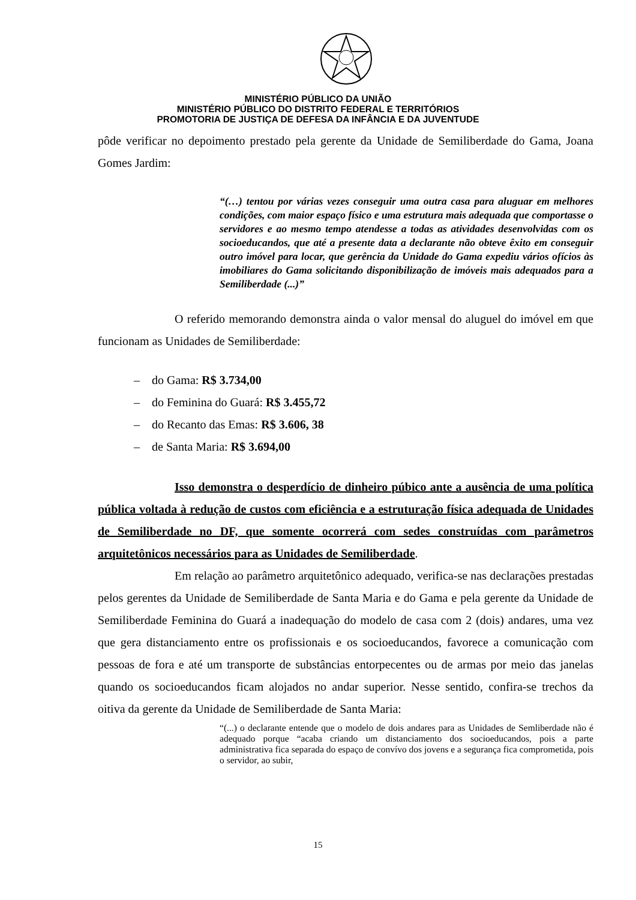MINISTÉRIO PÚBLICO DA UNIÃO
MINISTÉRIO PÚBLICO DO DISTRITO FEDERAL E TERRITÓRIOS
PROMOTORIA DE JUSTIÇA DE DEFESA DA INFÂNCIA E DA JUVENTUDE
pôde verificar no depoimento prestado pela gerente da Unidade de Semiliberdade do Gama, Joana Gomes Jardim:
“(…) tentou por várias vezes conseguir uma outra casa para aluguar em melhores condições, com maior espaço físico e uma estrutura mais adequada que comportasse o servidores e ao mesmo tempo atendesse a todas as atividades desenvolvidas com os socioeducandos, que até a presente data a declarante não obteve êxito em conseguir outro imóvel para locar, que gerência da Unidade do Gama expediu vários ofícios às imobiliares do Gama solicitando disponibilização de imóveis mais adequados para a Semiliberdade (...)”
O referido memorando demonstra ainda o valor mensal do aluguel do imóvel em que funcionam as Unidades de Semiliberdade:
– do Gama: R$ 3.734,00
– do Feminina do Guará: R$ 3.455,72
– do Recanto das Emas: R$ 3.606, 38
– de Santa Maria: R$ 3.694,00
Isso demonstra o desperdício de dinheiro púbico ante a ausência de uma política pública voltada à redução de custos com eficiência e a estruturação física adequada de Unidades de Semiliberdade no DF, que somente ocorrerá com sedes construídas com parâmetros arquitetônicos necessários para as Unidades de Semiliberdade.
Em relação ao parâmetro arquitetônico adequado, verifica-se nas declarações prestadas pelos gerentes da Unidade de Semiliberdade de Santa Maria e do Gama e pela gerente da Unidade de Semiliberdade Feminina do Guará a inadequação do modelo de casa com 2 (dois) andares, uma vez que gera distanciamento entre os profissionais e os socioeducandos, favorece a comunicação com pessoas de fora e até um transporte de substâncias entorpecentes ou de armas por meio das janelas quando os socioeducandos ficam alojados no andar superior. Nesse sentido, confira-se trechos da oitiva da gerente da Unidade de Semiliberdade de Santa Maria:
“(...) o declarante entende que o modelo de dois andares para as Unidades de Semliberdade não é adequado porque “acaba criando um distanciamento dos socioeducandos, pois a parte administrativa fica separada do espaço de convívo dos jovens e a segurança fica comprometida, pois o servidor, ao subir,
15